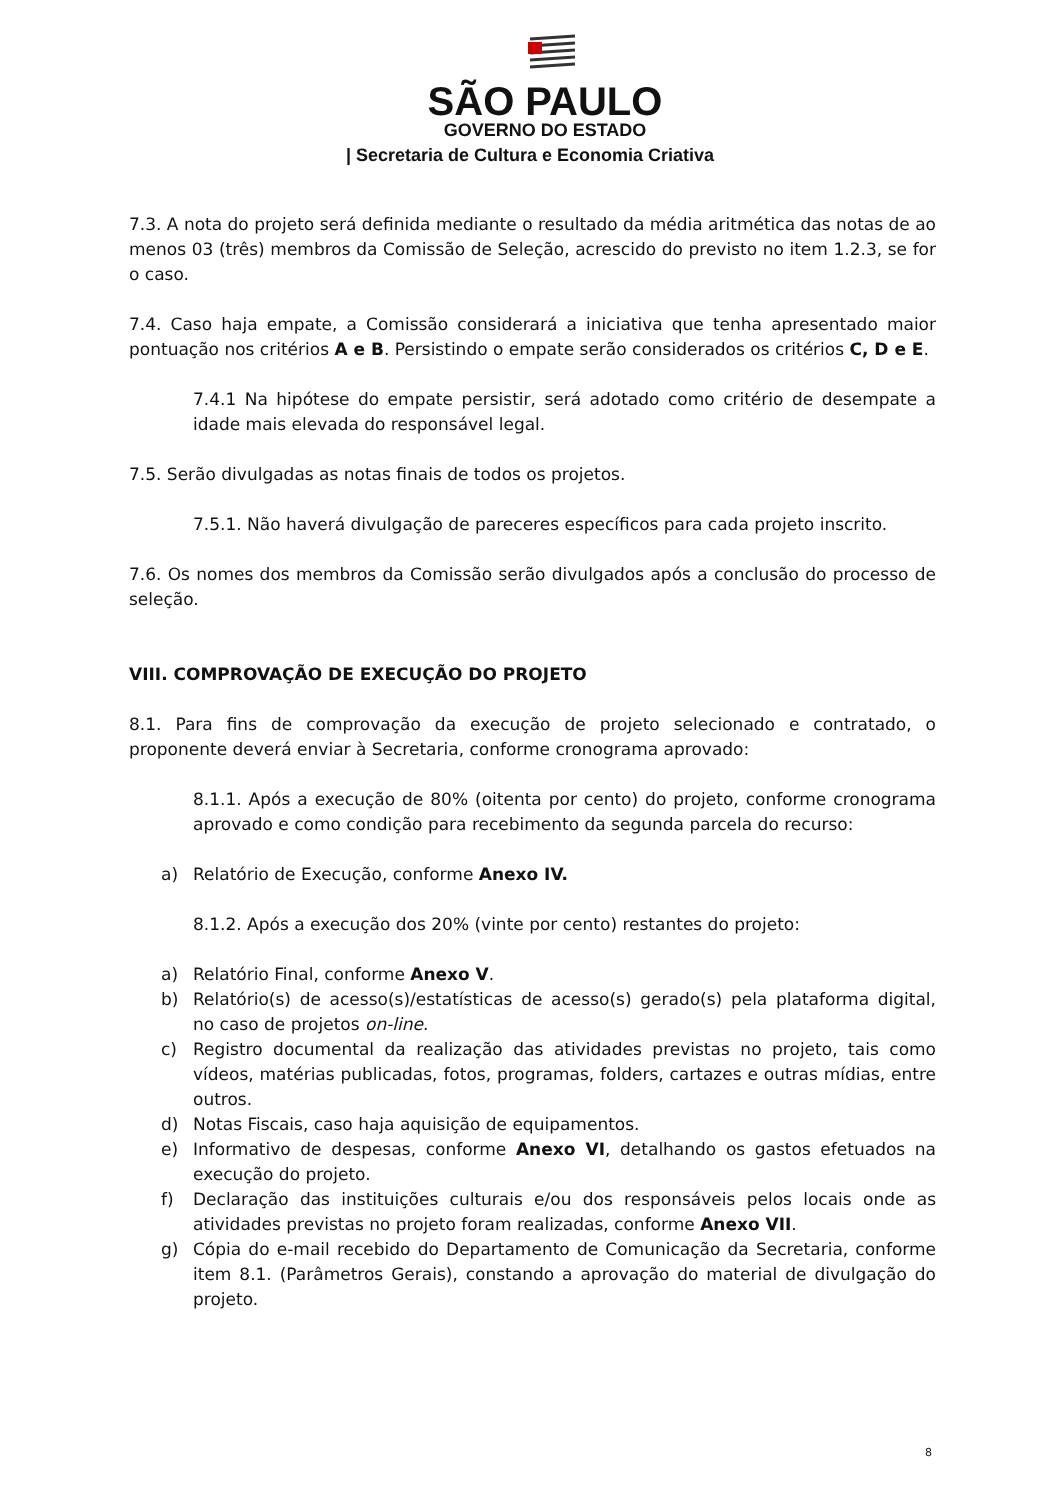SÃO PAULO
GOVERNO DO ESTADO
| Secretaria de Cultura e Economia Criativa
7.3. A nota do projeto será definida mediante o resultado da média aritmética das notas de ao menos 03 (três) membros da Comissão de Seleção, acrescido do previsto no item 1.2.3, se for o caso.
7.4. Caso haja empate, a Comissão considerará a iniciativa que tenha apresentado maior pontuação nos critérios A e B. Persistindo o empate serão considerados os critérios C, D e E.
7.4.1 Na hipótese do empate persistir, será adotado como critério de desempate a idade mais elevada do responsável legal.
7.5. Serão divulgadas as notas finais de todos os projetos.
7.5.1. Não haverá divulgação de pareceres específicos para cada projeto inscrito.
7.6. Os nomes dos membros da Comissão serão divulgados após a conclusão do processo de seleção.
VIII. COMPROVAÇÃO DE EXECUÇÃO DO PROJETO
8.1. Para fins de comprovação da execução de projeto selecionado e contratado, o proponente deverá enviar à Secretaria, conforme cronograma aprovado:
8.1.1. Após a execução de 80% (oitenta por cento) do projeto, conforme cronograma aprovado e como condição para recebimento da segunda parcela do recurso:
a) Relatório de Execução, conforme Anexo IV.
8.1.2. Após a execução dos 20% (vinte por cento) restantes do projeto:
a) Relatório Final, conforme Anexo V.
b) Relatório(s) de acesso(s)/estatísticas de acesso(s) gerado(s) pela plataforma digital, no caso de projetos on-line.
c) Registro documental da realização das atividades previstas no projeto, tais como vídeos, matérias publicadas, fotos, programas, folders, cartazes e outras mídias, entre outros.
d) Notas Fiscais, caso haja aquisição de equipamentos.
e) Informativo de despesas, conforme Anexo VI, detalhando os gastos efetuados na execução do projeto.
f) Declaração das instituições culturais e/ou dos responsáveis pelos locais onde as atividades previstas no projeto foram realizadas, conforme Anexo VII.
g) Cópia do e-mail recebido do Departamento de Comunicação da Secretaria, conforme item 8.1. (Parâmetros Gerais), constando a aprovação do material de divulgação do projeto.
8